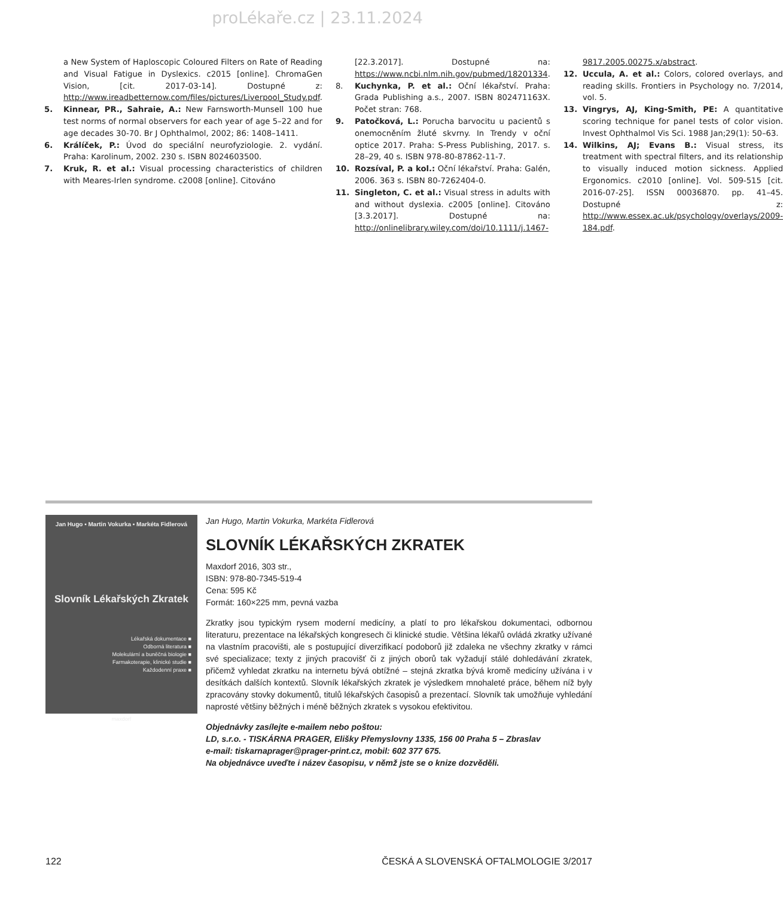proLékaře.cz | 23.11.2024
a New System of Haploscopic Coloured Filters on Rate of Reading and Visual Fatigue in Dyslexics. c2015 [online]. ChromaGen Vision, [cit. 2017-03-14]. Dostupné z: http://www.ireadbetternow.com/files/pictures/Liverpool_Study.pdf.
5. Kinnear, PR., Sahraie, A.: New Farnsworth-Munsell 100 hue test norms of normal observers for each year of age 5–22 and for age decades 30-70. Br J Ophthalmol, 2002; 86: 1408–1411.
6. Králíček, P.: Úvod do speciální neurofyziologie. 2. vydání. Praha: Karolinum, 2002. 230 s. ISBN 8024603500.
7. Kruk, R. et al.: Visual processing characteristics of children with Meares-Irlen syndrome. c2008 [online]. Citováno
[22.3.2017]. Dostupné na: https://www.ncbi.nlm.nih.gov/pubmed/18201334.
8. Kuchynka, P. et al.: Oční lékařství. Praha: Grada Publishing a.s., 2007. ISBN 802471163X. Počet stran: 768.
9. Patočková, L.: Porucha barvocitu u pacientů s onemocněním žluté skvrny. In Trendy v oční optice 2017. Praha: S-Press Publishing, 2017. s. 28–29, 40 s. ISBN 978-80-87862-11-7.
10. Rozsíval, P. a kol.: Oční lékařství. Praha: Galén, 2006. 363 s. ISBN 80-7262404-0.
11. Singleton, C. et al.: Visual stress in adults with and without dyslexia. c2005 [online]. Citováno [3.3.2017]. Dostupné na: http://onlinelibrary.wiley.com/doi/10.1111/j.1467-
9817.2005.00275.x/abstract.
12. Uccula, A. et al.: Colors, colored overlays, and reading skills. Frontiers in Psychology no. 7/2014, vol. 5.
13. Vingrys, AJ, King-Smith, PE: A quantitative scoring technique for panel tests of color vision. Invest Ophthalmol Vis Sci. 1988 Jan;29(1): 50–63.
14. Wilkins, AJ; Evans B.: Visual stress, its treatment with spectral filters, and its relationship to visually induced motion sickness. Applied Ergonomics. c2010 [online]. Vol. 509-515 [cit. 2016-07-25]. ISSN 00036870. pp. 41–45. Dostupné z: http://www.essex.ac.uk/psychology/overlays/2009-184.pdf.
Jan Hugo ▪ Martin Vokurka ▪ Markéta Fidlerová
Slovník Lékařských Zkratek
Lékařská dokumentace ■
Odborná literatura ■
Molekulární a buněčná biologie ■
Farmakoterapie, klinické studie ■
Každodenní praxe ■
maxdorf
Jan Hugo, Martin Vokurka, Markéta Fidlerová
SLOVNÍK LÉKAŘSKÝCH ZKRATEK
Maxdorf 2016, 303 str.,
ISBN: 978-80-7345-519-4
Cena: 595 Kč
Formát: 160×225 mm, pevná vazba
Zkratky jsou typickým rysem moderní medicíny, a platí to pro lékařskou dokumentaci, odbornou literaturu, prezentace na lékařských kongresech či klinické studie. Většina lékařů ovládá zkratky užívané na vlastním pracovišti, ale s postupující diverzifikací podoborů již zdaleka ne všechny zkratky v rámci své specializace; texty z jiných pracovišť či z jiných oborů tak vyžadují stálé dohledávání zkratek, přičemž vyhledat zkratku na internetu bývá obtížné – stejná zkratka bývá kromě medicíny užívána i v desítkách dalších kontextů. Slovník lékařských zkratek je výsledkem mnohaleté práce, během níž byly zpracovány stovky dokumentů, titulů lékařských časopisů a prezentací. Slovník tak umožňuje vyhledání naprosté většiny běžných i méně běžných zkratek s vysokou efektivitou.
Objednávky zasílejte e-mailem nebo poštou:
LD, s.r.o. - TISKÁRNA PRAGER, Elišky Přemyslovny 1335, 156 00 Praha 5 – Zbraslav
e-mail: tiskarnaprager@prager-print.cz, mobil: 602 377 675.
Na objednávce uveďte i název časopisu, v němž jste se o knize dozvěděli.
122 ČESKÁ A SLOVENSKÁ OFTALMOLOGIE 3/2017